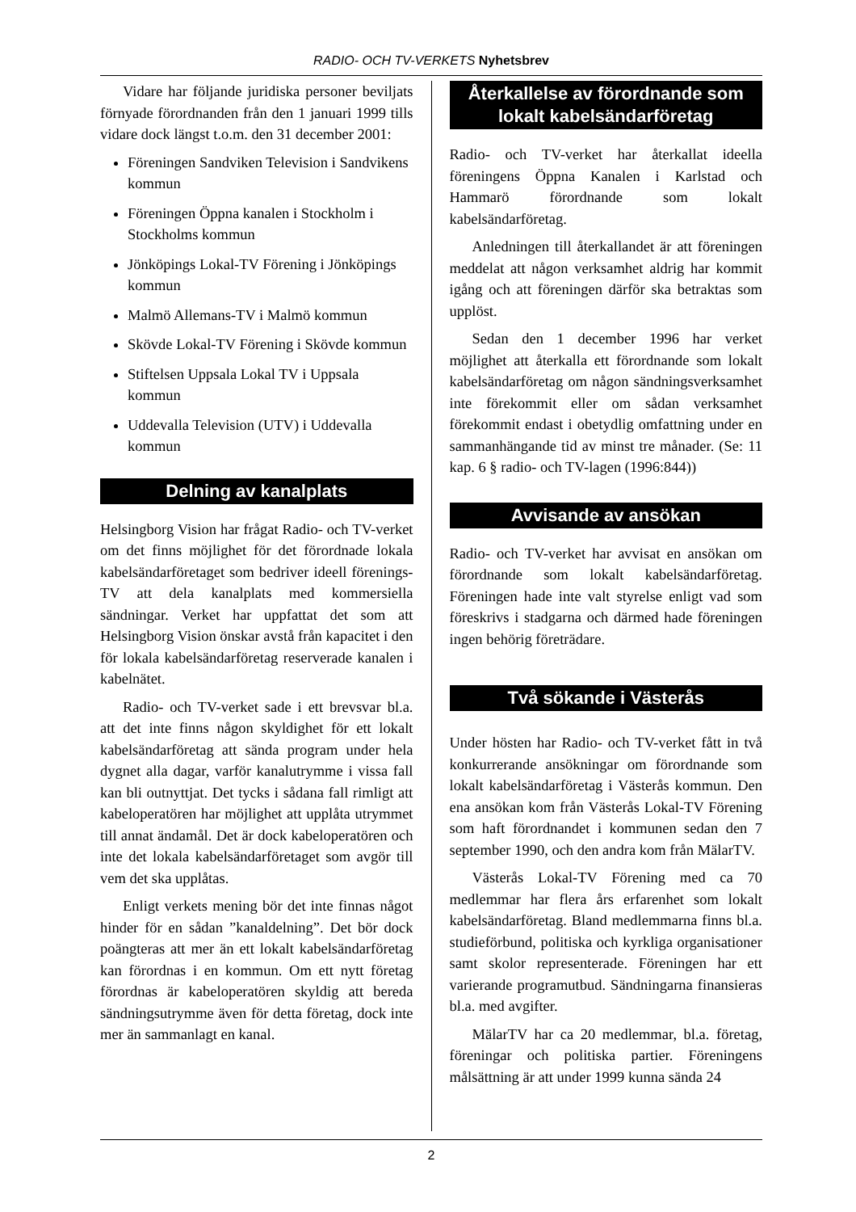RADIO- OCH TV-VERKETS Nyhetsbrev
Vidare har följande juridiska personer beviljats förnyade förordnanden från den 1 januari 1999 tills vidare dock längst t.o.m. den 31 december 2001:
Föreningen Sandviken Television i Sandvikens kommun
Föreningen Öppna kanalen i Stockholm i Stockholms kommun
Jönköpings Lokal-TV Förening i Jönköpings kommun
Malmö Allemans-TV i Malmö kommun
Skövde Lokal-TV Förening i Skövde kommun
Stiftelsen Uppsala Lokal TV i Uppsala kommun
Uddevalla Television (UTV) i Uddevalla kommun
Delning av kanalplats
Helsingborg Vision har frågat Radio- och TV-verket om det finns möjlighet för det förordnade lokala kabelsändarföretaget som bedriver ideell förenings-TV att dela kanalplats med kommersiella sändningar. Verket har uppfattat det som att Helsingborg Vision önskar avstå från kapacitet i den för lokala kabelsändarföretag reserverade kanalen i kabelnätet.
Radio- och TV-verket sade i ett brevsvar bl.a. att det inte finns någon skyldighet för ett lokalt kabelsändarföretag att sända program under hela dygnet alla dagar, varför kanalutrymme i vissa fall kan bli outnyttjat. Det tycks i sådana fall rimligt att kabeloperatören har möjlighet att upplåta utrymmet till annat ändamål. Det är dock kabeloperatören och inte det lokala kabelsändarföretaget som avgör till vem det ska upplåtas.
Enligt verkets mening bör det inte finnas något hinder för en sådan ”kanaldelning”. Det bör dock poängteras att mer än ett lokalt kabelsändarföretag kan förordnas i en kommun. Om ett nytt företag förordnas är kabeloperatören skyldig att bereda sändningsutrymme även för detta företag, dock inte mer än sammanlagt en kanal.
Återkallelse av förordnande som lokalt kabelsändarföretag
Radio- och TV-verket har återkallat ideella föreningens Öppna Kanalen i Karlstad och Hammarö förordnande som lokalt kabelsändarföretag.
Anledningen till återkallandet är att föreningen meddelat att någon verksamhet aldrig har kommit igång och att föreningen därför ska betraktas som upplöst.
Sedan den 1 december 1996 har verket möjlighet att återkalla ett förordnande som lokalt kabelsändarföretag om någon sändningsverksamhet inte förekommit eller om sådan verksamhet förekommit endast i obetydlig omfattning under en sammanhängande tid av minst tre månader. (Se: 11 kap. 6 § radio- och TV-lagen (1996:844))
Avvisande av ansökan
Radio- och TV-verket har avvisat en ansökan om förordnande som lokalt kabelsändarföretag. Föreningen hade inte valt styrelse enligt vad som föreskrivs i stadgarna och därmed hade föreningen ingen behörig företrädare.
Två sökande i Västerås
Under hösten har Radio- och TV-verket fått in två konkurrerande ansökningar om förordnande som lokalt kabelsändarföretag i Västerås kommun. Den ena ansökan kom från Västerås Lokal-TV Förening som haft förordnandet i kommunen sedan den 7 september 1990, och den andra kom från MälarTV.
Västerås Lokal-TV Förening med ca 70 medlemmar har flera års erfarenhet som lokalt kabelsändarföretag. Bland medlemmarna finns bl.a. studieförbund, politiska och kyrkliga organisationer samt skolor representerade. Föreningen har ett varierande programutbud. Sändningarna finansieras bl.a. med avgifter.
MälarTV har ca 20 medlemmar, bl.a. företag, föreningar och politiska partier. Föreningens målsättning är att under 1999 kunna sända 24
2